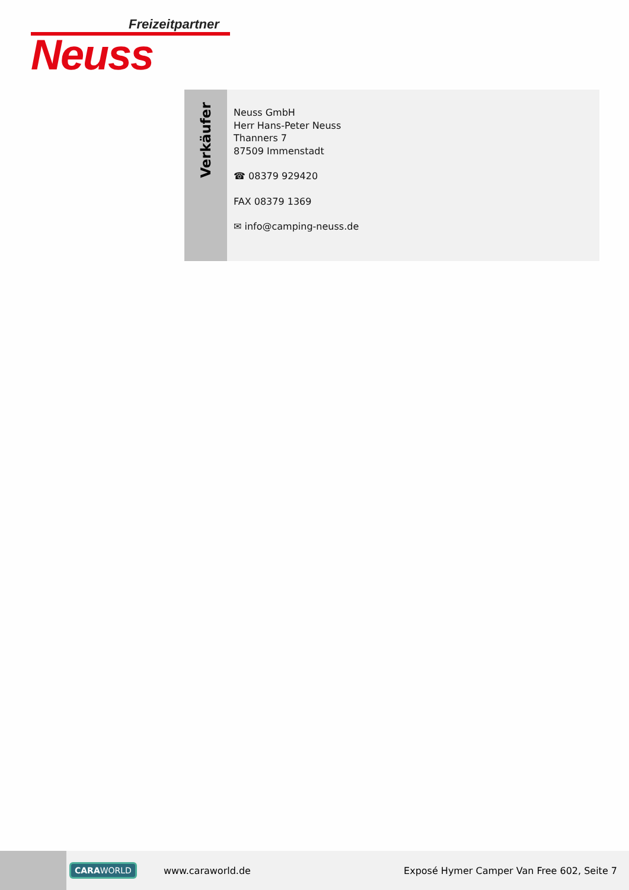Freizeitpartner
Neuss
Verkäufer
Neuss GmbH
Herr Hans-Peter Neuss
Thanners 7
87509 Immenstadt
☎ 08379 929420
FAX 08379 1369
✉ info@camping-neuss.de
CARAWORLD www.caraworld.de Exposé Hymer Camper Van Free 602, Seite 7